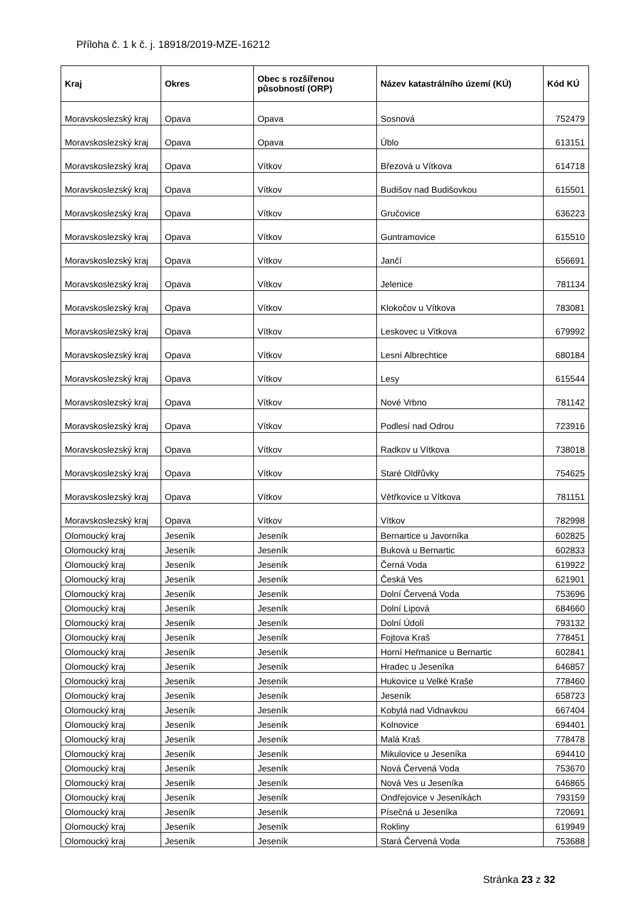Příloha č. 1 k č. j. 18918/2019-MZE-16212
| Kraj | Okres | Obec s rozšířenou působností (ORP) | Název katastrálního území (KÚ) | Kód KÚ |
| --- | --- | --- | --- | --- |
| Moravskoslezský kraj | Opava | Opava | Sosnová | 752479 |
| Moravskoslezský kraj | Opava | Opava | Úblo | 613151 |
| Moravskoslezský kraj | Opava | Vítkov | Březová u Vítkova | 614718 |
| Moravskoslezský kraj | Opava | Vítkov | Budišov nad Budišovkou | 615501 |
| Moravskoslezský kraj | Opava | Vítkov | Gručovice | 636223 |
| Moravskoslezský kraj | Opava | Vítkov | Guntramovice | 615510 |
| Moravskoslezský kraj | Opava | Vítkov | Jančí | 656691 |
| Moravskoslezský kraj | Opava | Vítkov | Jelenice | 781134 |
| Moravskoslezský kraj | Opava | Vítkov | Klokočov u Vítkova | 783081 |
| Moravskoslezský kraj | Opava | Vítkov | Leskovec u Vítkova | 679992 |
| Moravskoslezský kraj | Opava | Vítkov | Lesní Albrechtice | 680184 |
| Moravskoslezský kraj | Opava | Vítkov | Lesy | 615544 |
| Moravskoslezský kraj | Opava | Vítkov | Nové Vrbno | 781142 |
| Moravskoslezský kraj | Opava | Vítkov | Podlesí nad Odrou | 723916 |
| Moravskoslezský kraj | Opava | Vítkov | Radkov u Vítkova | 738018 |
| Moravskoslezský kraj | Opava | Vítkov | Staré Oldřůvky | 754625 |
| Moravskoslezský kraj | Opava | Vítkov | Větřkovice u Vítkova | 781151 |
| Moravskoslezský kraj | Opava | Vítkov | Vítkov | 782998 |
| Olomoucký kraj | Jeseník | Jeseník | Bernartice u Javorníka | 602825 |
| Olomoucký kraj | Jeseník | Jeseník | Buková u Bernartic | 602833 |
| Olomoucký kraj | Jeseník | Jeseník | Černá Voda | 619922 |
| Olomoucký kraj | Jeseník | Jeseník | Česká Ves | 621901 |
| Olomoucký kraj | Jeseník | Jeseník | Dolní Červená Voda | 753696 |
| Olomoucký kraj | Jeseník | Jeseník | Dolní Lipová | 684660 |
| Olomoucký kraj | Jeseník | Jeseník | Dolní Údolí | 793132 |
| Olomoucký kraj | Jeseník | Jeseník | Fojtova Kraš | 778451 |
| Olomoucký kraj | Jeseník | Jeseník | Horní Heřmanice u Bernartic | 602841 |
| Olomoucký kraj | Jeseník | Jeseník | Hradec u Jeseníka | 646857 |
| Olomoucký kraj | Jeseník | Jeseník | Hukovice u Velké Kraše | 778460 |
| Olomoucký kraj | Jeseník | Jeseník | Jeseník | 658723 |
| Olomoucký kraj | Jeseník | Jeseník | Kobylá nad Vidnavkou | 667404 |
| Olomoucký kraj | Jeseník | Jeseník | Kolnovice | 694401 |
| Olomoucký kraj | Jeseník | Jeseník | Malá Kraš | 778478 |
| Olomoucký kraj | Jeseník | Jeseník | Mikulovice u Jeseníka | 694410 |
| Olomoucký kraj | Jeseník | Jeseník | Nová Červená Voda | 753670 |
| Olomoucký kraj | Jeseník | Jeseník | Nová Ves u Jeseníka | 646865 |
| Olomoucký kraj | Jeseník | Jeseník | Ondřejovice v Jeseníkách | 793159 |
| Olomoucký kraj | Jeseník | Jeseník | Písečná u Jeseníka | 720691 |
| Olomoucký kraj | Jeseník | Jeseník | Rokliny | 619949 |
| Olomoucký kraj | Jeseník | Jeseník | Stará Červená Voda | 753688 |
Stránka 23 z 32